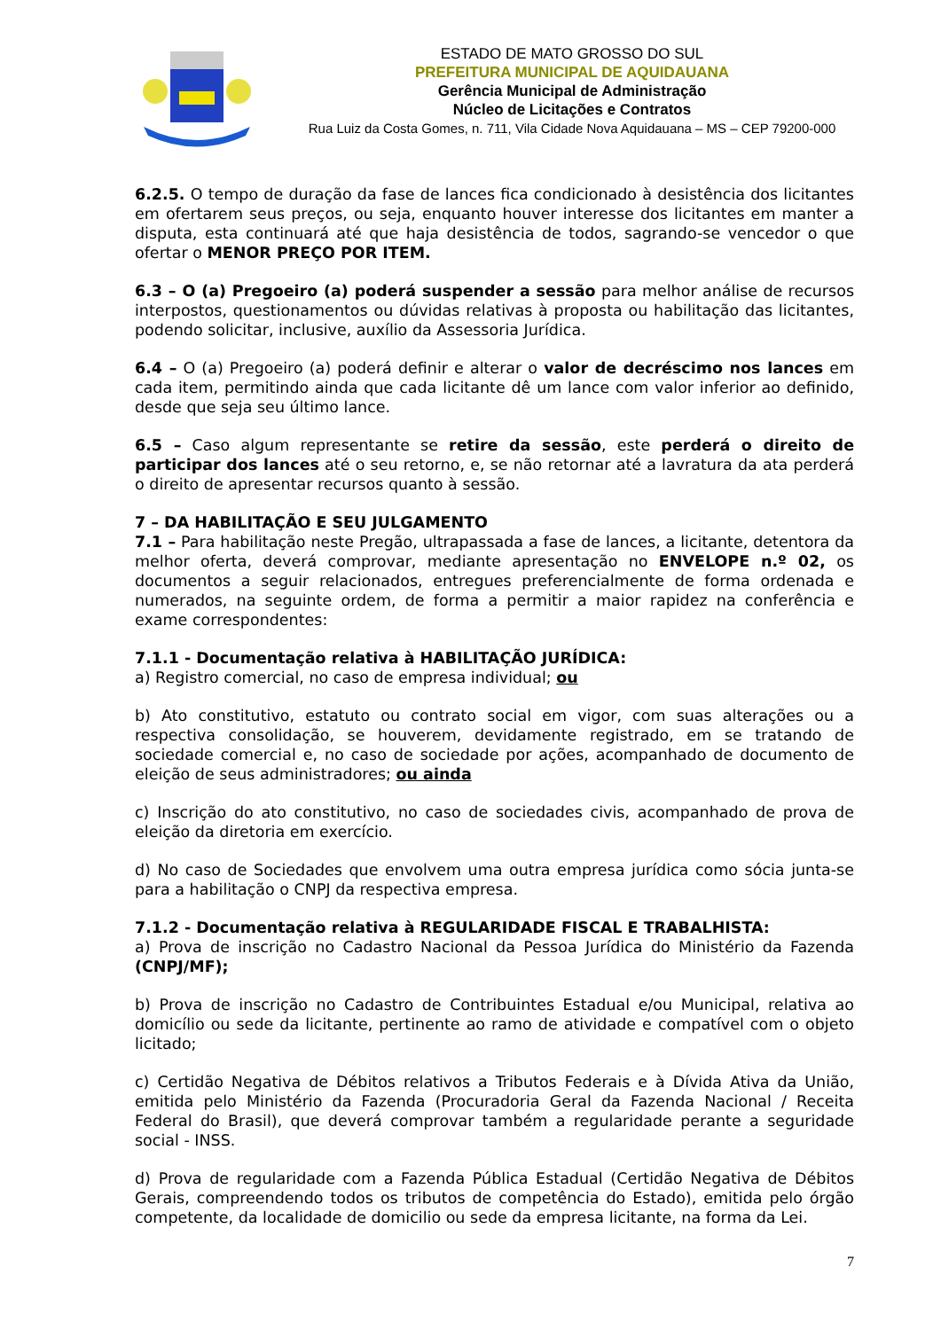ESTADO DE MATO GROSSO DO SUL
PREFEITURA MUNICIPAL DE AQUIDAUANA
Gerência Municipal de Administração
Núcleo de Licitações e Contratos
Rua Luiz da Costa Gomes, n. 711, Vila Cidade Nova Aquidauana – MS – CEP 79200-000
6.2.5. O tempo de duração da fase de lances fica condicionado à desistência dos licitantes em ofertarem seus preços, ou seja, enquanto houver interesse dos licitantes em manter a disputa, esta continuará até que haja desistência de todos, sagrando-se vencedor o que ofertar o MENOR PREÇO POR ITEM.
6.3 – O (a) Pregoeiro (a) poderá suspender a sessão para melhor análise de recursos interpostos, questionamentos ou dúvidas relativas à proposta ou habilitação das licitantes, podendo solicitar, inclusive, auxílio da Assessoria Jurídica.
6.4 – O (a) Pregoeiro (a) poderá definir e alterar o valor de decréscimo nos lances em cada item, permitindo ainda que cada licitante dê um lance com valor inferior ao definido, desde que seja seu último lance.
6.5 – Caso algum representante se retire da sessão, este perderá o direito de participar dos lances até o seu retorno, e, se não retornar até a lavratura da ata perderá o direito de apresentar recursos quanto à sessão.
7 – DA HABILITAÇÃO E SEU JULGAMENTO
7.1 – Para habilitação neste Pregão, ultrapassada a fase de lances, a licitante, detentora da melhor oferta, deverá comprovar, mediante apresentação no ENVELOPE n.º 02, os documentos a seguir relacionados, entregues preferencialmente de forma ordenada e numerados, na seguinte ordem, de forma a permitir a maior rapidez na conferência e exame correspondentes:
7.1.1 - Documentação relativa à HABILITAÇÃO JURÍDICA:
a) Registro comercial, no caso de empresa individual; ou
b) Ato constitutivo, estatuto ou contrato social em vigor, com suas alterações ou a respectiva consolidação, se houverem, devidamente registrado, em se tratando de sociedade comercial e, no caso de sociedade por ações, acompanhado de documento de eleição de seus administradores; ou ainda
c) Inscrição do ato constitutivo, no caso de sociedades civis, acompanhado de prova de eleição da diretoria em exercício.
d) No caso de Sociedades que envolvem uma outra empresa jurídica como sócia junta-se para a habilitação o CNPJ da respectiva empresa.
7.1.2 - Documentação relativa à REGULARIDADE FISCAL E TRABALHISTA:
a) Prova de inscrição no Cadastro Nacional da Pessoa Jurídica do Ministério da Fazenda (CNPJ/MF);
b) Prova de inscrição no Cadastro de Contribuintes Estadual e/ou Municipal, relativa ao domicílio ou sede da licitante, pertinente ao ramo de atividade e compatível com o objeto licitado;
c) Certidão Negativa de Débitos relativos a Tributos Federais e à Dívida Ativa da União, emitida pelo Ministério da Fazenda (Procuradoria Geral da Fazenda Nacional / Receita Federal do Brasil), que deverá comprovar também a regularidade perante a seguridade social - INSS.
d) Prova de regularidade com a Fazenda Pública Estadual (Certidão Negativa de Débitos Gerais, compreendendo todos os tributos de competência do Estado), emitida pelo órgão competente, da localidade de domicilio ou sede da empresa licitante, na forma da Lei.
7